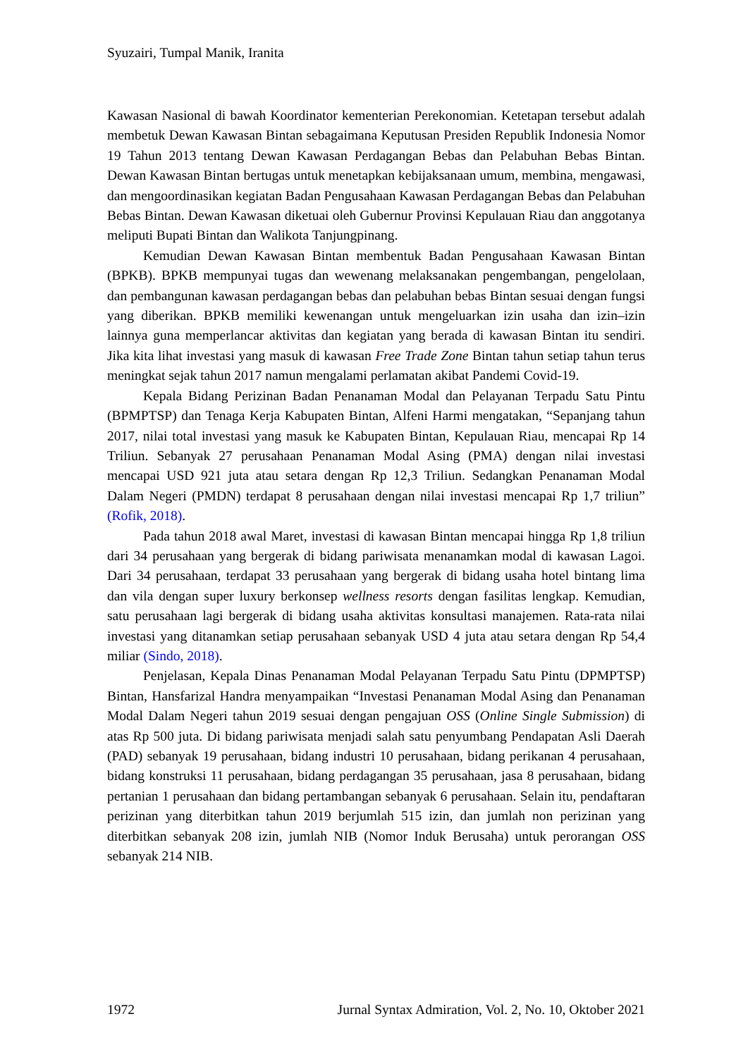Syuzairi, Tumpal Manik, Iranita
Kawasan Nasional di bawah Koordinator kementerian Perekonomian. Ketetapan tersebut adalah membetuk Dewan Kawasan Bintan sebagaimana Keputusan Presiden Republik Indonesia Nomor 19 Tahun 2013 tentang Dewan Kawasan Perdagangan Bebas dan Pelabuhan Bebas Bintan. Dewan Kawasan Bintan bertugas untuk menetapkan kebijaksanaan umum, membina, mengawasi, dan mengoordinasikan kegiatan Badan Pengusahaan Kawasan Perdagangan Bebas dan Pelabuhan Bebas Bintan. Dewan Kawasan diketuai oleh Gubernur Provinsi Kepulauan Riau dan anggotanya meliputi Bupati Bintan dan Walikota Tanjungpinang.
Kemudian Dewan Kawasan Bintan membentuk Badan Pengusahaan Kawasan Bintan (BPKB). BPKB mempunyai tugas dan wewenang melaksanakan pengembangan, pengelolaan, dan pembangunan kawasan perdagangan bebas dan pelabuhan bebas Bintan sesuai dengan fungsi yang diberikan. BPKB memiliki kewenangan untuk mengeluarkan izin usaha dan izin–izin lainnya guna memperlancar aktivitas dan kegiatan yang berada di kawasan Bintan itu sendiri. Jika kita lihat investasi yang masuk di kawasan Free Trade Zone Bintan tahun setiap tahun terus meningkat sejak tahun 2017 namun mengalami perlamatan akibat Pandemi Covid-19.
Kepala Bidang Perizinan Badan Penanaman Modal dan Pelayanan Terpadu Satu Pintu (BPMPTSP) dan Tenaga Kerja Kabupaten Bintan, Alfeni Harmi mengatakan, “Sepanjang tahun 2017, nilai total investasi yang masuk ke Kabupaten Bintan, Kepulauan Riau, mencapai Rp 14 Triliun. Sebanyak 27 perusahaan Penanaman Modal Asing (PMA) dengan nilai investasi mencapai USD 921 juta atau setara dengan Rp 12,3 Triliun. Sedangkan Penanaman Modal Dalam Negeri (PMDN) terdapat 8 perusahaan dengan nilai investasi mencapai Rp 1,7 triliun” (Rofik, 2018).
Pada tahun 2018 awal Maret, investasi di kawasan Bintan mencapai hingga Rp 1,8 triliun dari 34 perusahaan yang bergerak di bidang pariwisata menanamkan modal di kawasan Lagoi. Dari 34 perusahaan, terdapat 33 perusahaan yang bergerak di bidang usaha hotel bintang lima dan vila dengan super luxury berkonsep wellness resorts dengan fasilitas lengkap. Kemudian, satu perusahaan lagi bergerak di bidang usaha aktivitas konsultasi manajemen. Rata-rata nilai investasi yang ditanamkan setiap perusahaan sebanyak USD 4 juta atau setara dengan Rp 54,4 miliar (Sindo, 2018).
Penjelasan, Kepala Dinas Penanaman Modal Pelayanan Terpadu Satu Pintu (DPMPTSP) Bintan, Hansfarizal Handra menyampaikan “Investasi Penanaman Modal Asing dan Penanaman Modal Dalam Negeri tahun 2019 sesuai dengan pengajuan OSS (Online Single Submission) di atas Rp 500 juta. Di bidang pariwisata menjadi salah satu penyumbang Pendapatan Asli Daerah (PAD) sebanyak 19 perusahaan, bidang industri 10 perusahaan, bidang perikanan 4 perusahaan, bidang konstruksi 11 perusahaan, bidang perdagangan 35 perusahaan, jasa 8 perusahaan, bidang pertanian 1 perusahaan dan bidang pertambangan sebanyak 6 perusahaan. Selain itu, pendaftaran perizinan yang diterbitkan tahun 2019 berjumlah 515 izin, dan jumlah non perizinan yang diterbitkan sebanyak 208 izin, jumlah NIB (Nomor Induk Berusaha) untuk perorangan OSS sebanyak 214 NIB.
1972 Jurnal Syntax Admiration, Vol. 2, No. 10, Oktober 2021